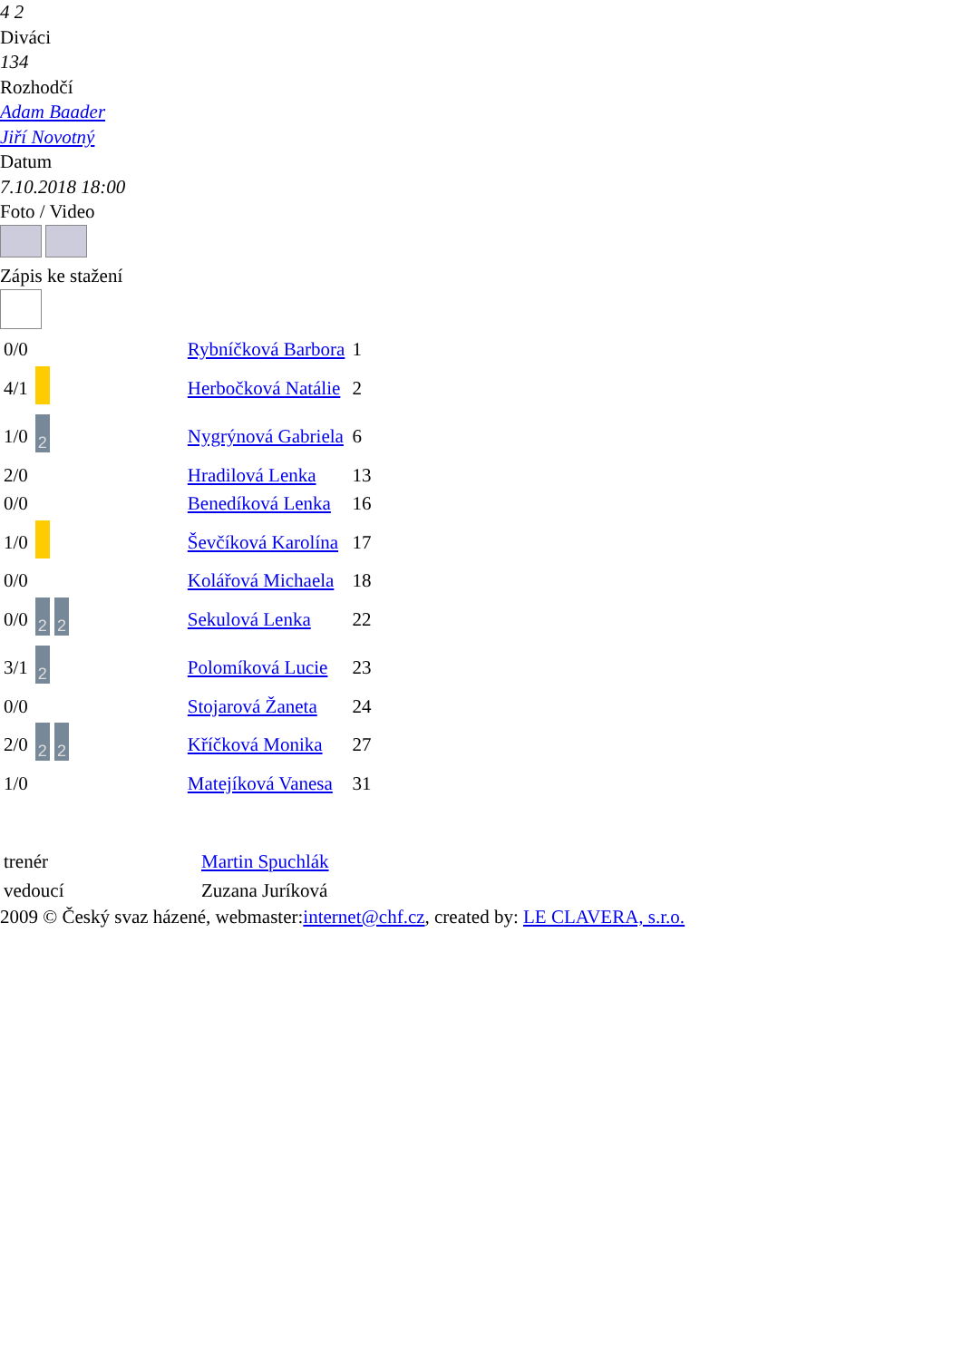4 2
Diváci
134
Rozhodčí
Adam Baader
Jiří Novotný
Datum
7.10.2018 18:00
Foto / Video
Zápis ke stažení
| 0/0 | | Rybníčková Barbora | 1 |
| 4/1 | | Herbočková Natálie | 2 |
| 1/0 | 2 | Nygrýnová Gabriela | 6 |
| 2/0 | | Hradilová Lenka | 13 |
| 0/0 | | Benedíková Lenka | 16 |
| 1/0 | | Ševčíková Karolína | 17 |
| 0/0 | | Kolářová Michaela | 18 |
| 0/0 | 2 2 | Sekulová Lenka | 22 |
| 3/1 | 2 | Polomíková Lucie | 23 |
| 0/0 | | Stojarová Žaneta | 24 |
| 2/0 | 2 2 | Kříčková Monika | 27 |
| 1/0 | | Matejíková Vanesa | 31 |
| trenér | Martin Spuchlák |
| vedoucí | Zuzana Juríková |
2009 © Český svaz házené, webmaster:internet@chf.cz, created by: LE CLAVERA, s.r.o.